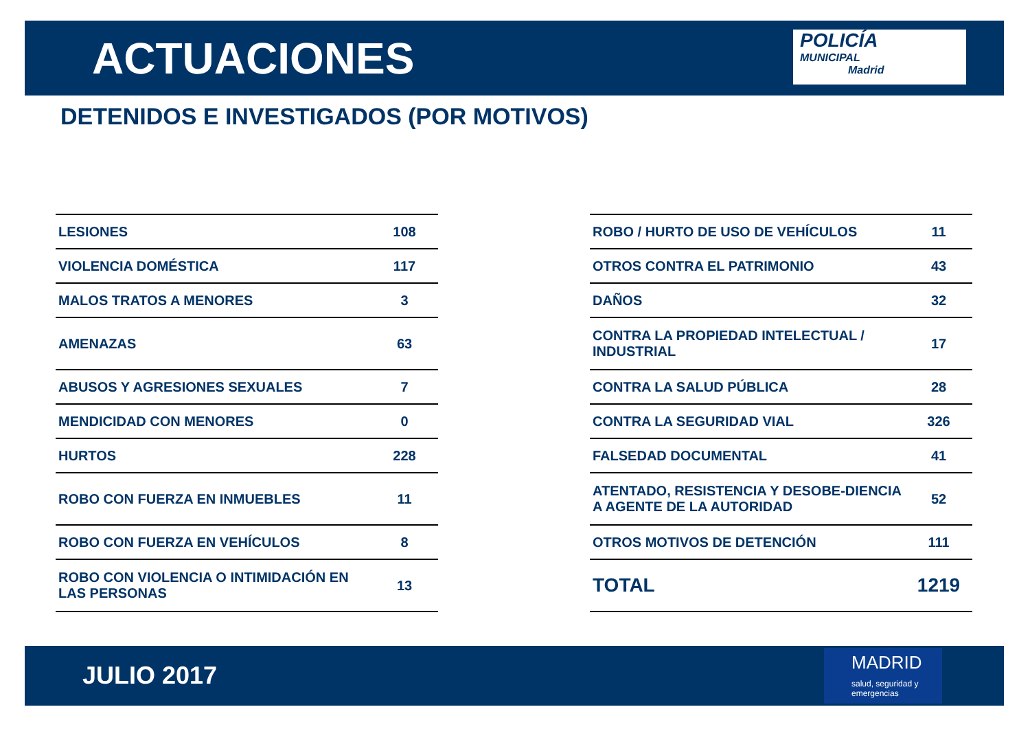ACTUACIONES
POLICÍA
MUNICIPAL
Madrid
DETENIDOS E INVESTIGADOS (POR MOTIVOS)
| LESIONES | 108 |
| VIOLENCIA DOMÉSTICA | 117 |
| MALOS TRATOS A MENORES | 3 |
| AMENAZAS | 63 |
| ABUSOS Y AGRESIONES SEXUALES | 7 |
| MENDICIDAD CON MENORES | 0 |
| HURTOS | 228 |
| ROBO CON FUERZA EN INMUEBLES | 11 |
| ROBO CON FUERZA EN VEHÍCULOS | 8 |
| ROBO CON VIOLENCIA O INTIMIDACIÓN EN LAS PERSONAS | 13 |
| ROBO / HURTO DE USO DE VEHÍCULOS | 11 |
| OTROS CONTRA EL PATRIMONIO | 43 |
| DAÑOS | 32 |
| CONTRA LA PROPIEDAD INTELECTUAL / INDUSTRIAL | 17 |
| CONTRA LA SALUD PÚBLICA | 28 |
| CONTRA LA SEGURIDAD VIAL | 326 |
| FALSEDAD DOCUMENTAL | 41 |
| ATENTADO, RESISTENCIA Y DESOBE-DIENCIA A AGENTE DE LA AUTORIDAD | 52 |
| OTROS MOTIVOS DE DETENCIÓN | 111 |
| TOTAL | 1219 |
JULIO 2017
MADRID
salud, seguridad y emergencias